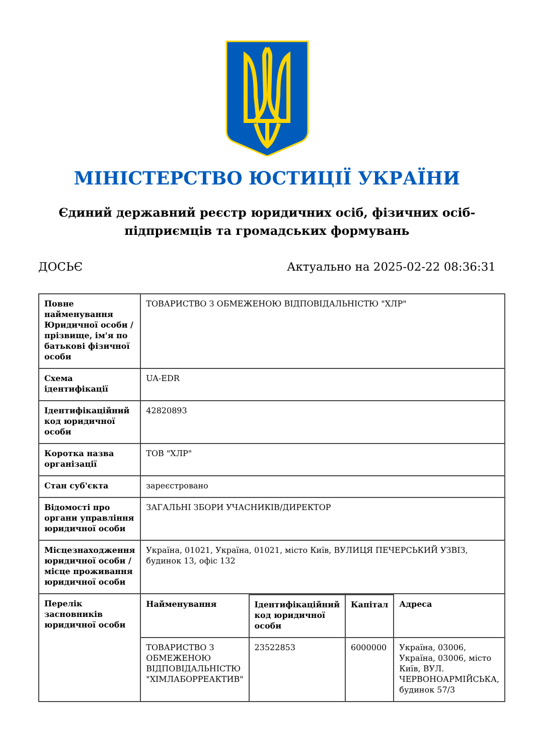МІНІСТЕРСТВО ЮСТИЦІЇ УКРАЇНИ
Єдиний державний реєстр юридичних осіб, фізичних осіб-підприємців та громадських формувань
ДОСЬЄ Актуально на 2025-02-22 08:36:31
| Повне найменування Юридичної особи / прізвище, ім'я по батькові фізичної особи | ТОВАРИСТВО З ОБМЕЖЕНОЮ ВІДПОВІДАЛЬНІСТЮ "ХЛР" |
| Схема ідентифікації | UA-EDR |
| Ідентифікаційний код юридичної особи | 42820893 |
| Коротка назва організації | ТОВ "ХЛР" |
| Стан суб'єкта | зареєстровано |
| Відомості про органи управління юридичної особи | ЗАГАЛЬНІ ЗБОРИ УЧАСНИКІВ/ДИРЕКТОР |
| Місцезнаходження юридичної особи / місце проживання юридичної особи | Україна, 01021, Україна, 01021, місто Київ, ВУЛИЦЯ ПЕЧЕРСЬКИЙ УЗВІЗ, будинок 13, офіс 132 |
| Перелік засновників юридичної особи | / Найменування / Ідентифікаційний код юридичної особи / Капітал / Адреса / / --- / --- / --- / --- / / ТОВАРИСТВО З ОБМЕЖЕНОЮ ВІДПОВІДАЛЬНІСТЮ "ХІМЛАБОРРЕАКТИВ" / 23522853 / 6000000 / Україна, 03006, Україна, 03006, місто Київ, ВУЛ. ЧЕРВОНОАРМІЙСЬКА, будинок 57/3 / |